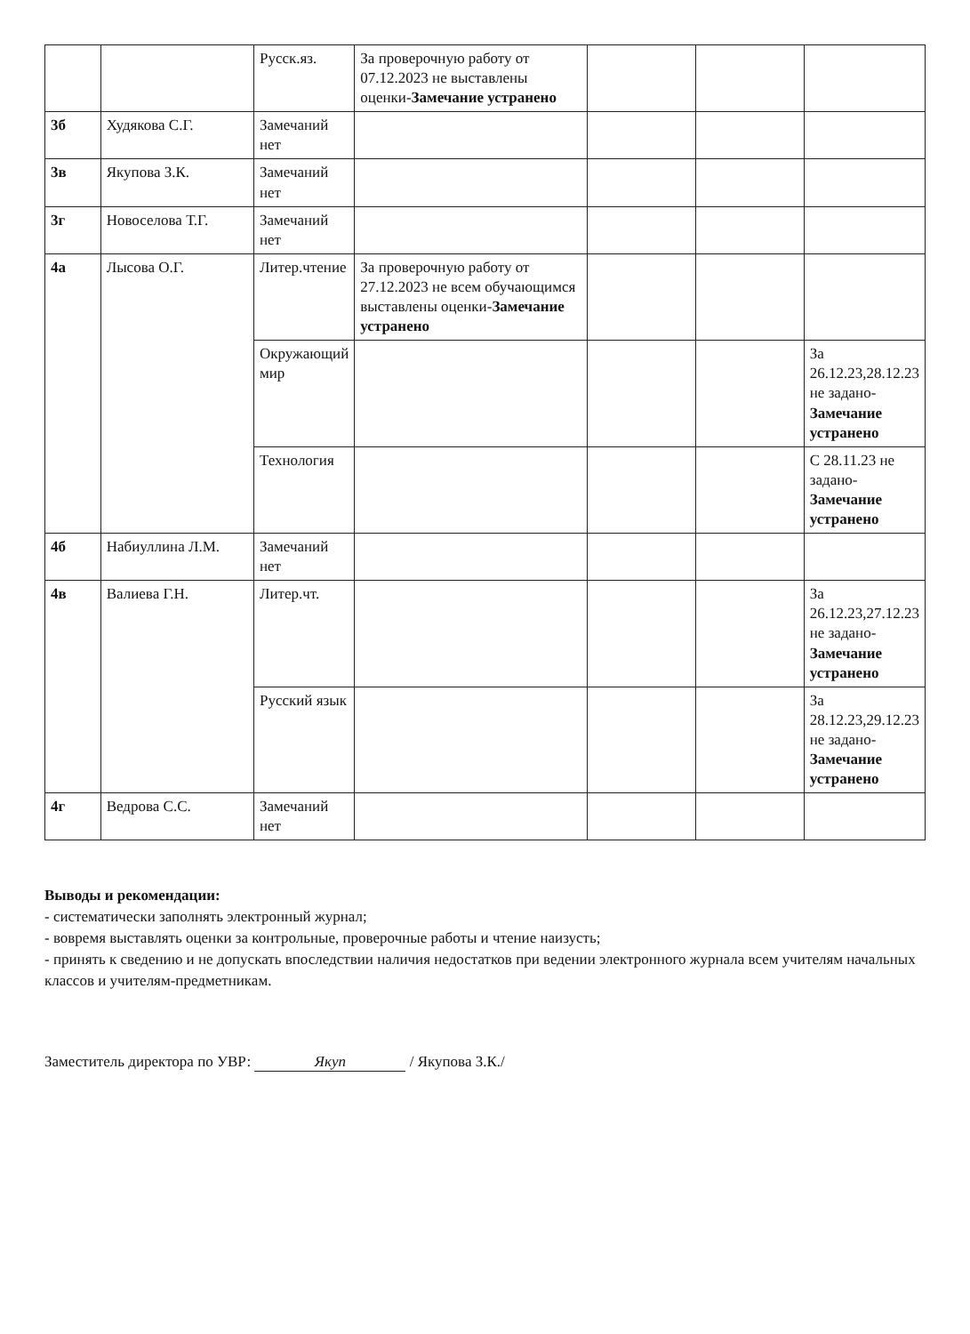| | | Русск.яз. | За проверочную работу от 07.12.2023 не выставлены оценки- Замечание устранено | | | |
| 3б | Худякова С.Г. | Замечаний нет | | | | |
| 3в | Якупова З.К. | Замечаний нет | | | | |
| 3г | Новоселова Т.Г. | Замечаний нет | | | | |
| 4а | Лысова О.Г. | Литер.чтение | За проверочную работу от 27.12.2023 не всем обучающимся выставлены оценки- Замечание устранено | | | |
| | | Окружающий мир | | | | За 26.12.23,28.12.23 не задано- Замечание устранено |
| | | Технология | | | | С 28.11.23 не задано- Замечание устранено |
| 4б | Набиуллина Л.М. | Замечаний нет | | | | |
| 4в | Валиева Г.Н. | Литер.чт. | | | | За 26.12.23,27.12.23 не задано- Замечание устранено |
| | | Русский язык | | | | За 28.12.23,29.12.23 не задано- Замечание устранено |
| 4г | Ведрова С.С. | Замечаний нет | | | | |
Выводы и рекомендации:
- систематически заполнять электронный журнал;
- вовремя выставлять оценки за контрольные, проверочные работы и чтение наизусть;
- принять к сведению и не допускать впоследствии наличия недостатков при ведении электронного журнала всем учителям начальных классов и учителям-предметникам.
Заместитель директора по УВР: Якуп / Якупова З.К./